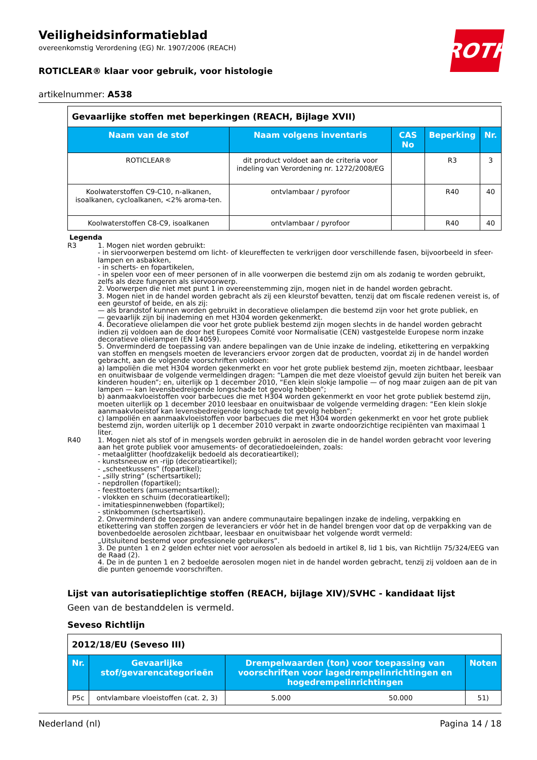ROTH
Veiligheidsinformatieblad
overeenkomstig Verordening (EG) Nr. 1907/2006 (REACH)
ROTICLEAR® klaar voor gebruik, voor histologie
artikelnummer: A538
| Gevaarlijke stoffen met beperkingen (REACH, Bijlage XVII) | | | | |
| Naam van de stof | Naam volgens inventaris | CAS No | Beperking | Nr. |
| ROTICLEAR® | dit product voldoet aan de criteria voor indeling van Verordening nr. 1272/2008/EG | | R3 | 3 |
| Koolwaterstoffen C9-C10, n-alkanen, isoalkanen, cycloalkanen, <2% aroma-ten. | ontvlambaar / pyrofoor | | R40 | 40 |
| Koolwaterstoffen C8-C9, isoalkanen | ontvlambaar / pyrofoor | | R40 | 40 |
Legenda
R3 1. Mogen niet worden gebruikt:
- in siervoorwerpen bestemd om licht- of kleureffecten te verkrijgen door verschillende fasen, bijvoorbeeld in sfeer-lampen en asbakken,
- in scherts- en fopartikelen,
- in spelen voor een of meer personen of in alle voorwerpen die bestemd zijn om als zodanig te worden gebruikt, zelfs als deze fungeren als siervoorwerp.
2. Voorwerpen die niet met punt 1 in overeenstemming zijn, mogen niet in de handel worden gebracht.
3. Mogen niet in de handel worden gebracht als zij een kleurstof bevatten, tenzij dat om fiscale redenen vereist is, of een geurstof of beide, en als zij:
— als brandstof kunnen worden gebruikt in decoratieve olielampen die bestemd zijn voor het grote publiek, en
— gevaarlijk zijn bij inademing en met H304 worden gekenmerkt.
4. Decoratieve olielampen die voor het grote publiek bestemd zijn mogen slechts in de handel worden gebracht indien zij voldoen aan de door het Europees Comité voor Normalisatie (CEN) vastgestelde Europese norm inzake decoratieve olielampen (EN 14059).
5. Onverminderd de toepassing van andere bepalingen van de Unie inzake de indeling, etikettering en verpakking van stoffen en mengsels moeten de leveranciers ervoor zorgen dat de producten, voordat zij in de handel worden gebracht, aan de volgende voorschriften voldoen:
a) lampoliën die met H304 worden gekenmerkt en voor het grote publiek bestemd zijn, moeten zichtbaar, leesbaar en onuitwisbaar de volgende vermeldingen dragen: “Lampen die met deze vloeistof gevuld zijn buiten het bereik van kinderen houden”; en, uiterlijk op 1 december 2010, “Een klein slokje lampolie — of nog maar zuigen aan de pit van lampen — kan levensbedreigende longschade tot gevolg hebben”;
b) aanmaakvloeistoffen voor barbecues die met H304 worden gekenmerkt en voor het grote publiek bestemd zijn, moeten uiterlijk op 1 december 2010 leesbaar en onuitwisbaar de volgende vermelding dragen: “Een klein slokje aanmaakvloeistof kan levensbedreigende longschade tot gevolg hebben”;
c) lampoliën en aanmaakvloeistoffen voor barbecues die met H304 worden gekenmerkt en voor het grote publiek bestemd zijn, worden uiterlijk op 1 december 2010 verpakt in zwarte ondoorzichtige recipiënten van maximaal 1 liter.
R40 1. Mogen niet als stof of in mengsels worden gebruikt in aerosolen die in de handel worden gebracht voor levering aan het grote publiek voor amusements- of decoratiedoeleinden, zoals:
- metaalglitter (hoofdzakelijk bedoeld als decoratieartikel);
- kunstsneeuw en -rijp (decoratieartikel);
- „scheetkussens” (fopartikel);
- „silly string” (schertsartikel);
- nepdrollen (fopartikel);
- feesttoeters (amusementsartikel);
- vlokken en schuim (decoratieartikel);
- imitatiespinnenwebben (fopartikel);
- stinkbommen (schertsartikel).
2. Onverminderd de toepassing van andere communautaire bepalingen inzake de indeling, verpakking en etikettering van stoffen zorgen de leveranciers er vóór het in de handel brengen voor dat op de verpakking van de bovenbedoelde aerosolen zichtbaar, leesbaar en onuitwisbaar het volgende wordt vermeld:
„Uitsluitend bestemd voor professionele gebruikers”.
3. De punten 1 en 2 gelden echter niet voor aerosolen als bedoeld in artikel 8, lid 1 bis, van Richtlijn 75/324/EEG van de Raad (2).
4. De in de punten 1 en 2 bedoelde aerosolen mogen niet in de handel worden gebracht, tenzij zij voldoen aan de in die punten genoemde voorschriften.
Lijst van autorisatieplichtige stoffen (REACH, bijlage XIV)/SVHC - kandidaat lijst
Geen van de bestanddelen is vermeld.
Seveso Richtlijn
| 2012/18/EU (Seveso III) | | | | |
| Nr. | Gevaarlijke stof/gevarencategorieën | Drempelwaarden (ton) voor toepassing van voorschriften voor lagedrempelinrichtingen en hogedrempelinrichtingen | | Noten |
| P5c | ontvlambare vloeistoffen (cat. 2, 3) | 5.000 | 50.000 | 51) |
Nederland (nl) Pagina 14 / 18